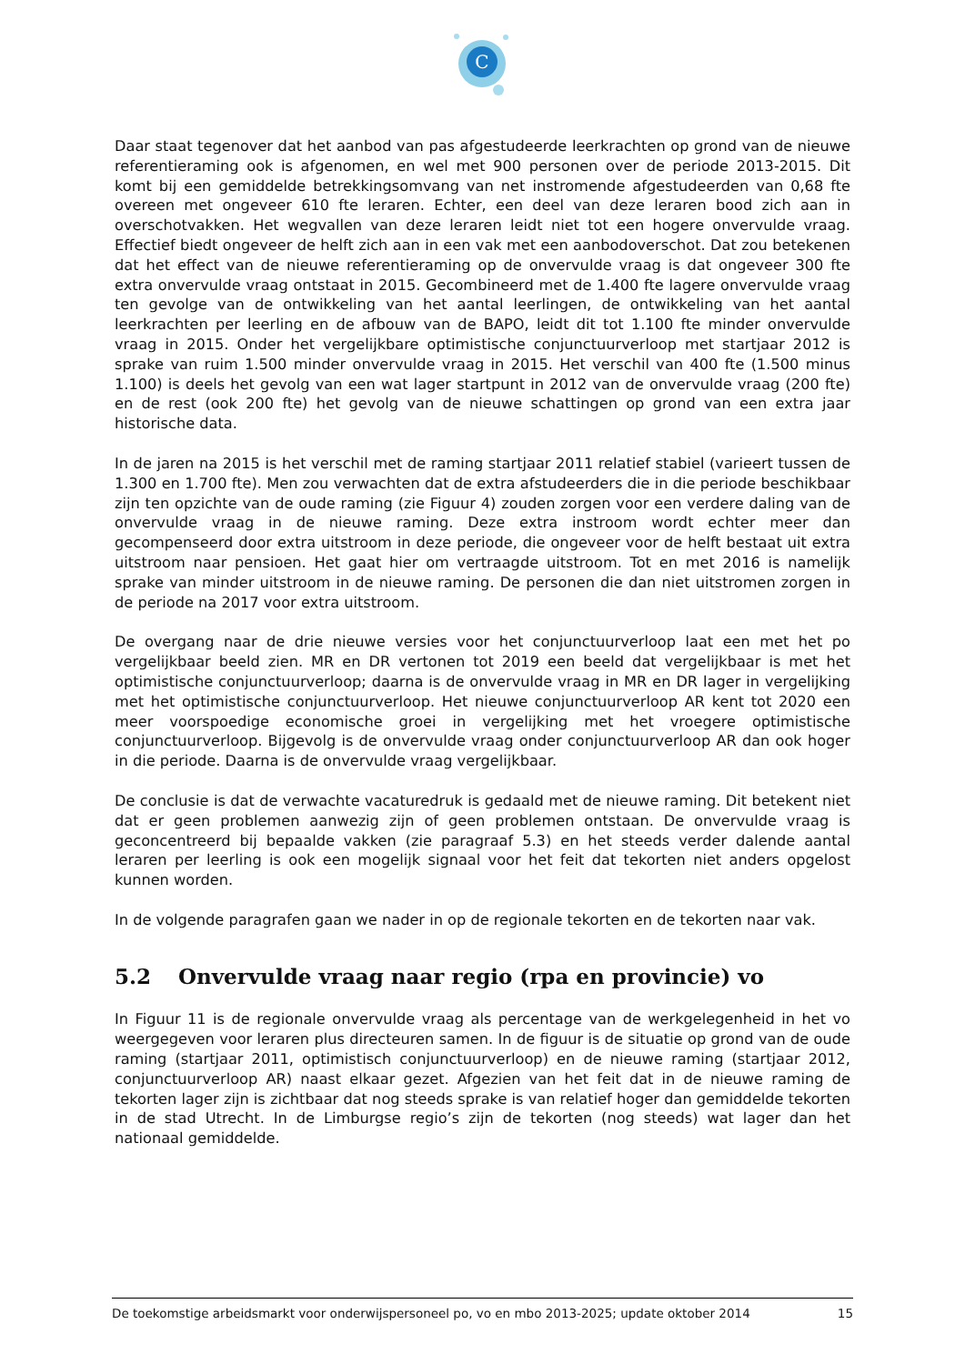C
Daar staat tegenover dat het aanbod van pas afgestudeerde leerkrachten op grond van de nieuwe referentieraming ook is afgenomen, en wel met 900 personen over de periode 2013-2015. Dit komt bij een gemiddelde betrekkingsomvang van net instromende afgestudeerden van 0,68 fte overeen met ongeveer 610 fte leraren. Echter, een deel van deze leraren bood zich aan in overschotvakken. Het wegvallen van deze leraren leidt niet tot een hogere onvervulde vraag. Effectief biedt ongeveer de helft zich aan in een vak met een aanbodoverschot. Dat zou betekenen dat het effect van de nieuwe referentieraming op de onvervulde vraag is dat ongeveer 300 fte extra onvervulde vraag ontstaat in 2015. Gecombineerd met de 1.400 fte lagere onvervulde vraag ten gevolge van de ontwikkeling van het aantal leerlingen, de ontwikkeling van het aantal leerkrachten per leerling en de afbouw van de BAPO, leidt dit tot 1.100 fte minder onvervulde vraag in 2015. Onder het vergelijkbare optimistische conjunctuurverloop met startjaar 2012 is sprake van ruim 1.500 minder onvervulde vraag in 2015. Het verschil van 400 fte (1.500 minus 1.100) is deels het gevolg van een wat lager startpunt in 2012 van de onvervulde vraag (200 fte) en de rest (ook 200 fte) het gevolg van de nieuwe schattingen op grond van een extra jaar historische data.
In de jaren na 2015 is het verschil met de raming startjaar 2011 relatief stabiel (varieert tussen de 1.300 en 1.700 fte). Men zou verwachten dat de extra afstudeerders die in die periode beschikbaar zijn ten opzichte van de oude raming (zie Figuur 4) zouden zorgen voor een verdere daling van de onvervulde vraag in de nieuwe raming. Deze extra instroom wordt echter meer dan gecompenseerd door extra uitstroom in deze periode, die ongeveer voor de helft bestaat uit extra uitstroom naar pensioen. Het gaat hier om vertraagde uitstroom. Tot en met 2016 is namelijk sprake van minder uitstroom in de nieuwe raming. De personen die dan niet uitstromen zorgen in de periode na 2017 voor extra uitstroom.
De overgang naar de drie nieuwe versies voor het conjunctuurverloop laat een met het po vergelijkbaar beeld zien. MR en DR vertonen tot 2019 een beeld dat vergelijkbaar is met het optimistische conjunctuurverloop; daarna is de onvervulde vraag in MR en DR lager in vergelijking met het optimistische conjunctuurverloop. Het nieuwe conjunctuurverloop AR kent tot 2020 een meer voorspoedige economische groei in vergelijking met het vroegere optimistische conjunctuurverloop. Bijgevolg is de onvervulde vraag onder conjunctuurverloop AR dan ook hoger in die periode. Daarna is de onvervulde vraag vergelijkbaar.
De conclusie is dat de verwachte vacaturedruk is gedaald met de nieuwe raming. Dit betekent niet dat er geen problemen aanwezig zijn of geen problemen ontstaan. De onvervulde vraag is geconcentreerd bij bepaalde vakken (zie paragraaf 5.3) en het steeds verder dalende aantal leraren per leerling is ook een mogelijk signaal voor het feit dat tekorten niet anders opgelost kunnen worden.
In de volgende paragrafen gaan we nader in op de regionale tekorten en de tekorten naar vak.
5.2 Onvervulde vraag naar regio (rpa en provincie) vo
In Figuur 11 is de regionale onvervulde vraag als percentage van de werkgelegenheid in het vo weergegeven voor leraren plus directeuren samen. In de figuur is de situatie op grond van de oude raming (startjaar 2011, optimistisch conjunctuurverloop) en de nieuwe raming (startjaar 2012, conjunctuurverloop AR) naast elkaar gezet. Afgezien van het feit dat in de nieuwe raming de tekorten lager zijn is zichtbaar dat nog steeds sprake is van relatief hoger dan gemiddelde tekorten in de stad Utrecht. In de Limburgse regio’s zijn de tekorten (nog steeds) wat lager dan het nationaal gemiddelde.
De toekomstige arbeidsmarkt voor onderwijspersoneel po, vo en mbo 2013-2025; update oktober 2014 15